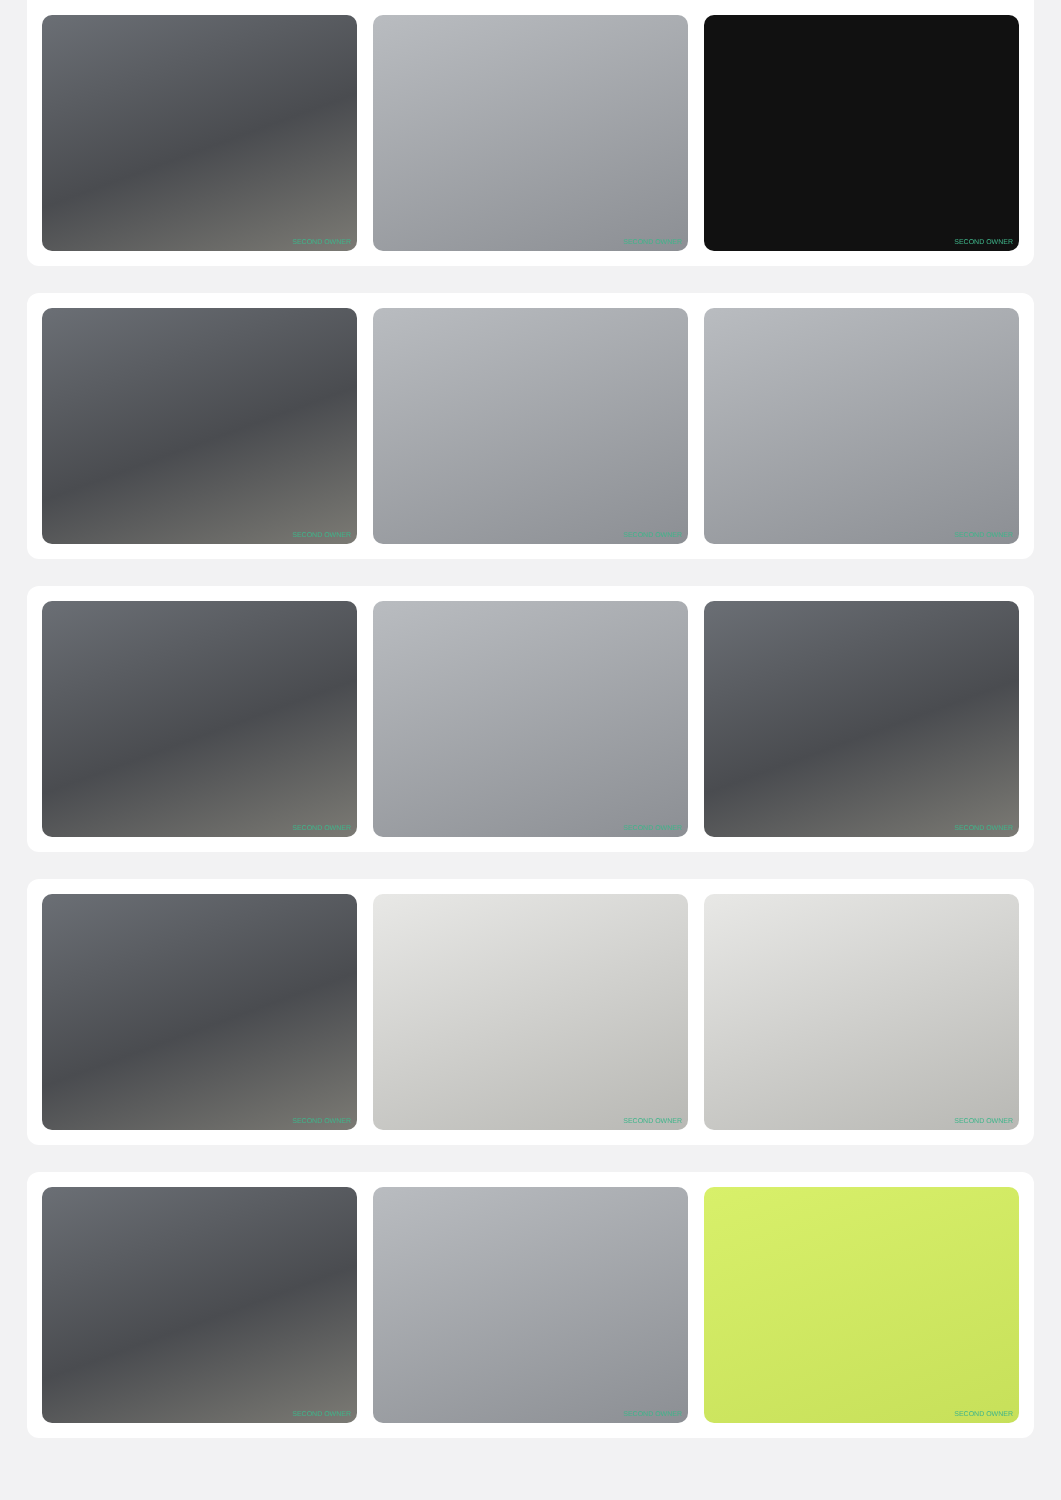SECOND OWNER
SECOND OWNER
SECOND OWNER
SECOND OWNER
SECOND OWNER
SECOND OWNER
SECOND OWNER
SECOND OWNER
SECOND OWNER
SECOND OWNER
SECOND OWNER
SECOND OWNER
SECOND OWNER
SECOND OWNER
SECOND OWNER